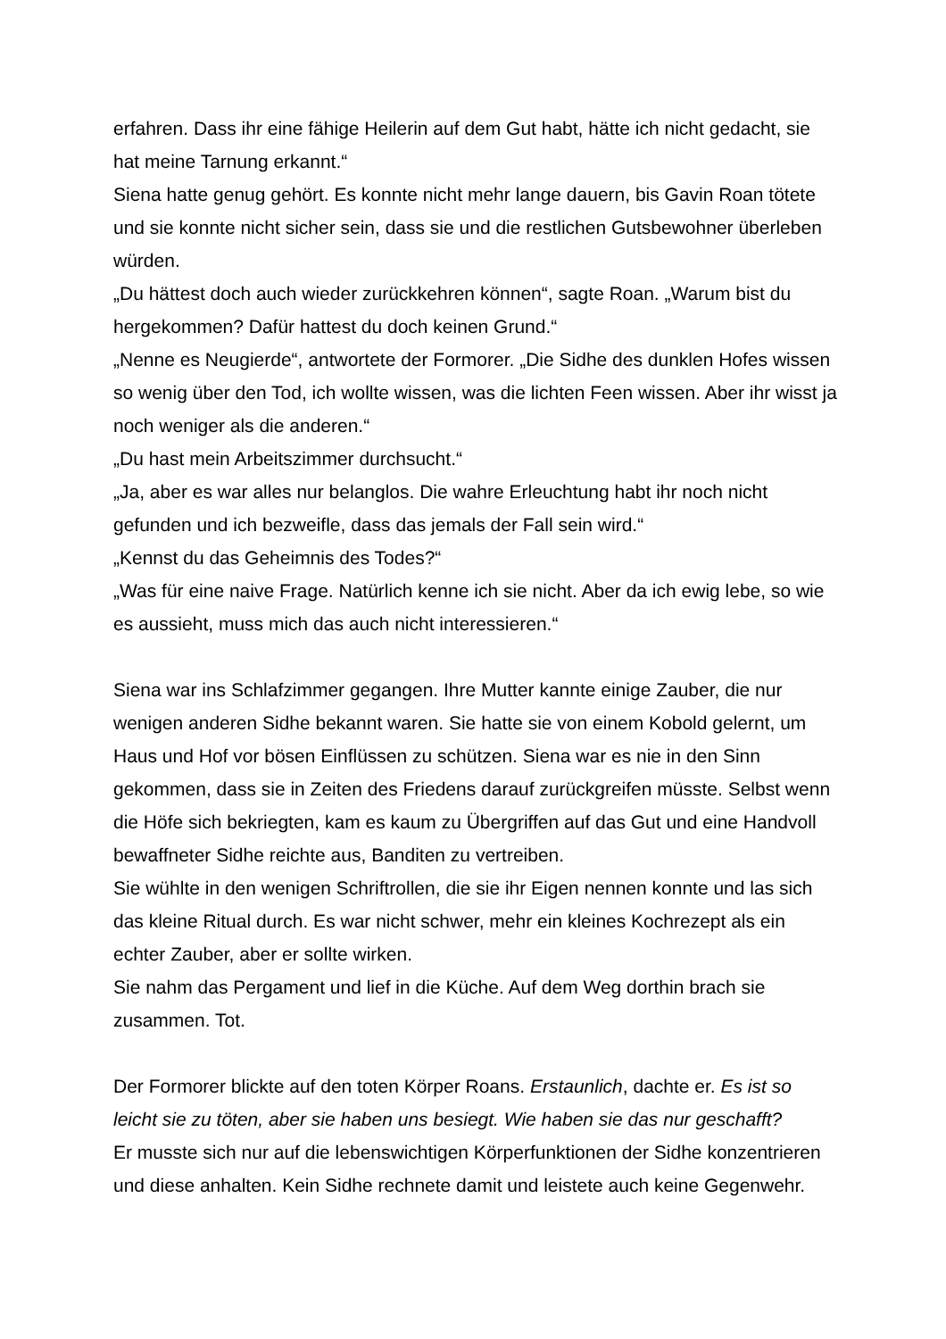erfahren. Dass ihr eine fähige Heilerin auf dem Gut habt, hätte ich nicht gedacht, sie hat meine Tarnung erkannt.“
Siena hatte genug gehört. Es konnte nicht mehr lange dauern, bis Gavin Roan tötete und sie konnte nicht sicher sein, dass sie und die restlichen Gutsbewohner überleben würden.
„Du hättest doch auch wieder zurückkehren können“, sagte Roan. „Warum bist du hergekommen? Dafür hattest du doch keinen Grund.“
„Nenne es Neugierde“, antwortete der Formorer. „Die Sidhe des dunklen Hofes wissen so wenig über den Tod, ich wollte wissen, was die lichten Feen wissen. Aber ihr wisst ja noch weniger als die anderen.“
„Du hast mein Arbeitszimmer durchsucht.“
„Ja, aber es war alles nur belanglos. Die wahre Erleuchtung habt ihr noch nicht gefunden und ich bezweifle, dass das jemals der Fall sein wird.“
„Kennst du das Geheimnis des Todes?“
„Was für eine naive Frage. Natürlich kenne ich sie nicht. Aber da ich ewig lebe, so wie es aussieht, muss mich das auch nicht interessieren.“
Siena war ins Schlafzimmer gegangen. Ihre Mutter kannte einige Zauber, die nur wenigen anderen Sidhe bekannt waren. Sie hatte sie von einem Kobold gelernt, um Haus und Hof vor bösen Einflüssen zu schützen. Siena war es nie in den Sinn gekommen, dass sie in Zeiten des Friedens darauf zurückgreifen müsste. Selbst wenn die Höfe sich bekriegten, kam es kaum zu Übergriffen auf das Gut und eine Handvoll bewaffneter Sidhe reichte aus, Banditen zu vertreiben.
Sie wühlte in den wenigen Schriftrollen, die sie ihr Eigen nennen konnte und las sich das kleine Ritual durch. Es war nicht schwer, mehr ein kleines Kochrezept als ein echter Zauber, aber er sollte wirken.
Sie nahm das Pergament und lief in die Küche. Auf dem Weg dorthin brach sie zusammen. Tot.
Der Formorer blickte auf den toten Körper Roans. Erstaunlich, dachte er. Es ist so leicht sie zu töten, aber sie haben uns besiegt. Wie haben sie das nur geschafft?
Er musste sich nur auf die lebenswichtigen Körperfunktionen der Sidhe konzentrieren und diese anhalten. Kein Sidhe rechnete damit und leistete auch keine Gegenwehr.